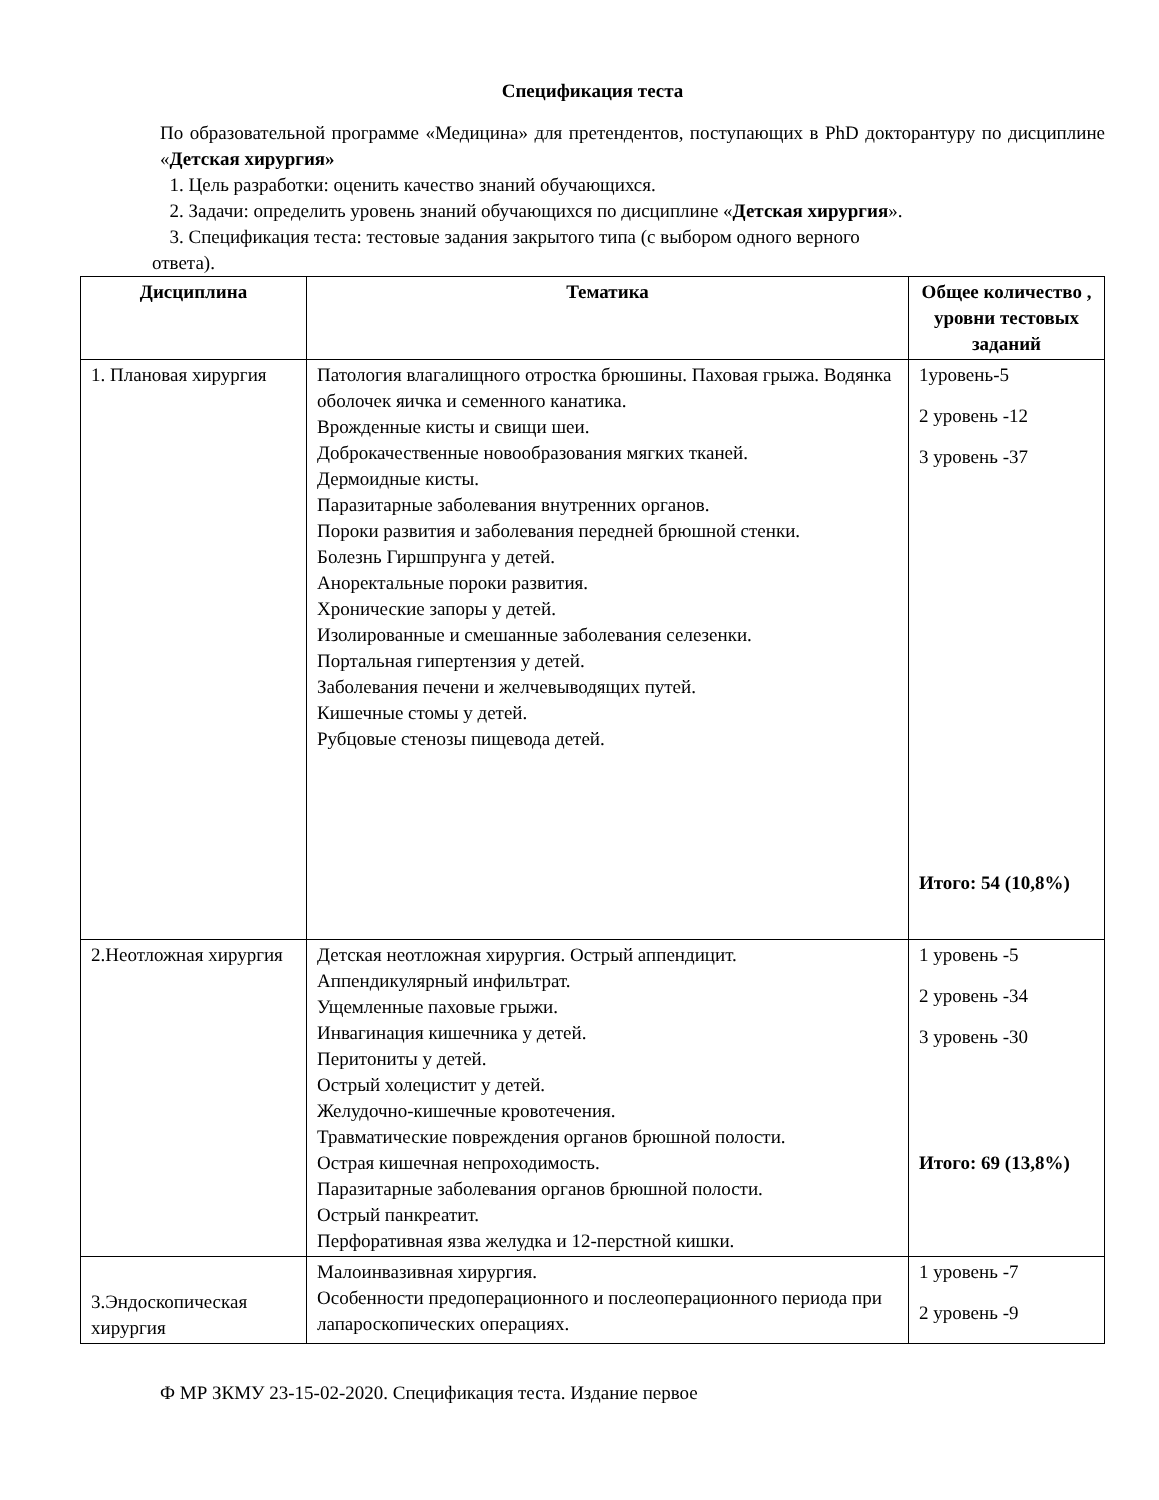Спецификация теста
По образовательной программе «Медицина» для претендентов, поступающих в PhD докторантуру по дисциплине «Детская хирургия»
1. Цель разработки: оценить качество знаний обучающихся.
2. Задачи: определить уровень знаний обучающихся по дисциплине «Детская хирургия».
3. Спецификация теста: тестовые задания закрытого типа (с выбором одного верного
ответа).
| Дисциплина | Тематика | Общее количество , уровни тестовых заданий |
| --- | --- | --- |
| 1. Плановая хирургия | Патология влагалищного отростка брюшины. Паховая грыжа. Водянка оболочек яичка и семенного канатика. Врожденные кисты и свищи шеи. Доброкачественные новообразования мягких тканей. Дермоидные кисты. Паразитарные заболевания внутренних органов. Пороки развития и заболевания передней брюшной стенки. Болезнь Гиршпрунга у детей. Аноректальные пороки развития. Хронические запоры у детей. Изолированные и смешанные заболевания селезенки. Портальная гипертензия у детей. Заболевания печени и желчевыводящих путей. Кишечные стомы у детей. Рубцовые стенозы пищевода детей. | 1уровень-5 2 уровень -12 3 уровень -37 Итого: 54 (10,8%) |
| 2.Неотложная хирургия | Детская неотложная хирургия. Острый аппендицит. Аппендикулярный инфильтрат. Ущемленные паховые грыжи. Инвагинация кишечника у детей. Перитониты у детей. Острый холецистит у детей. Желудочно-кишечные кровотечения. Травматические повреждения органов брюшной полости. Острая кишечная непроходимость. Паразитарные заболевания органов брюшной полости. Острый панкреатит. Перфоративная язва желудка и 12-перстной кишки. | 1 уровень -5 2 уровень -34 3 уровень -30 Итого: 69 (13,8%) |
| 3.Эндоскопическая хирургия | Малоинвазивная хирургия. Особенности предоперационного и послеоперационного периода при лапароскопических операциях. | 1 уровень -7 2 уровень -9 |
Ф МР ЗКМУ 23-15-02-2020. Спецификация теста. Издание первое